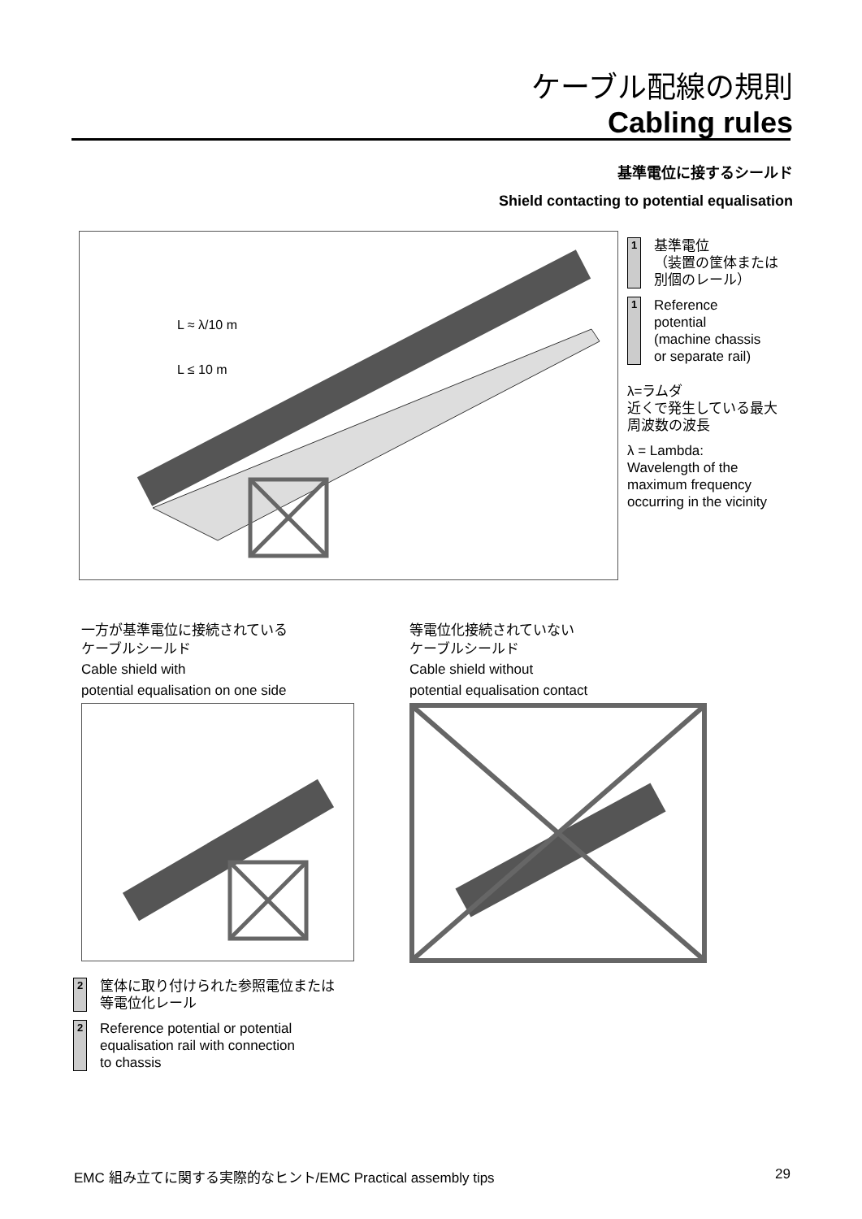ケーブル配線の規則
Cabling rules
基準電位に接するシールド
Shield contacting to potential equalisation
L ≈ λ/10 m
L ≤ 10 m
1
基準電位
（装置の筐体または
別個のレール）
1
Reference
potential
(machine chassis
or separate rail)
λ=ラムダ
近くで発生している最大
周波数の波長
λ = Lambda:
Wavelength of the
maximum frequency
occurring in the vicinity
一方が基準電位に接続されている
ケーブルシールド
Cable shield with
potential equalisation on one side
2
筐体に取り付けられた参照電位または
等電位化レール
2
Reference potential or potential
equalisation rail with connection
to chassis
等電位化接続されていない
ケーブルシールド
Cable shield without
potential equalisation contact
EMC 組み立てに関する実際的なヒント/EMC Practical assembly tips
29